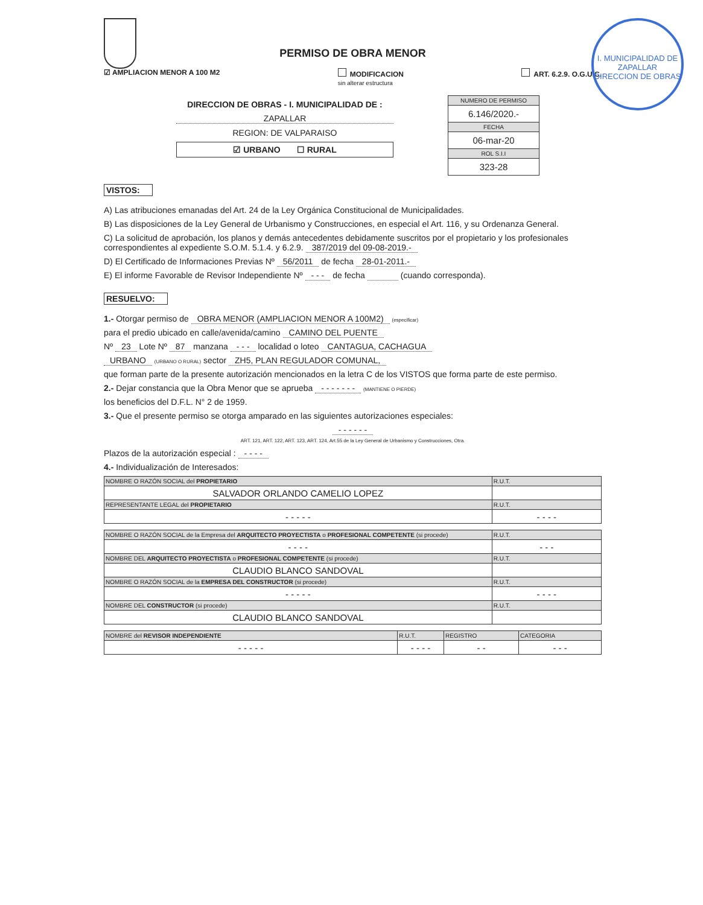I. MUNICIPALIDAD DE ZAPALLAR
DIRECCION DE OBRAS
PERMISO DE OBRA MENOR
☑ AMPLIACION MENOR A 100 M2 MODIFICACION
sin alterar estructura ART. 6.2.9. O.G.U.C.
DIRECCION DE OBRAS - I. MUNICIPALIDAD DE :
ZAPALLAR
REGION: DE VALPARAISO
☑ URBANO ☐ RURAL
NUMERO DE PERMISO
6.146/2020.-
FECHA
06-mar-20
ROL S.I.I
323-28
VISTOS:
A) Las atribuciones emanadas del Art. 24 de la Ley Orgánica Constitucional de Municipalidades.
B) Las disposiciones de la Ley General de Urbanismo y Construcciones, en especial el Art. 116, y su Ordenanza General.
C) La solicitud de aprobación, los planos y demás antecedentes debidamente suscritos por el propietario y los profesionales correspondientes al expediente S.O.M. 5.1.4. y 6.2.9. 387/2019 del 09-08-2019.-
D) El Certificado de Informaciones Previas Nº 56/2011 de fecha 28-01-2011.-
E) El informe Favorable de Revisor Independiente Nº - - - de fecha (cuando corresponda).
RESUELVO:
1.- Otorgar permiso de OBRA MENOR (AMPLIACION MENOR A 100M2) (especificar)
para el predio ubicado en calle/avenida/camino CAMINO DEL PUENTE
Nº 23 Lote Nº 87 manzana - - - localidad o loteo CANTAGUA, CACHAGUA
URBANO (URBANO O RURAL) sector ZH5, PLAN REGULADOR COMUNAL,
que forman parte de la presente autorización mencionados en la letra C de los VISTOS que forma parte de este permiso.
2.- Dejar constancia que la Obra Menor que se aprueba - - - - - - - (MANTIENE O PIERDE)
los beneficios del D.F.L. N° 2 de 1959.
3.- Que el presente permiso se otorga amparado en las siguientes autorizaciones especiales:
- - - - - -
ART. 121, ART. 122, ART. 123, ART. 124, Art.55 de la Ley General de Urbanismo y Construcciones, Otra.
Plazos de la autorización especial : - - - -
4.- Individualización de Interesados:
| NOMBRE O RAZÓN SOCIAL del PROPIETARIO | R.U.T. |
| --- | --- |
| SALVADOR ORLANDO CAMELIO LOPEZ | |
| REPRESENTANTE LEGAL del PROPIETARIO | R.U.T. |
| - - - - - | - - - - |
| NOMBRE O RAZÓN SOCIAL de la Empresa del ARQUITECTO PROYECTISTA o PROFESIONAL COMPETENTE (si procede) | R.U.T. |
| --- | --- |
| - - - - | - - - |
| NOMBRE DEL ARQUITECTO PROYECTISTA o PROFESIONAL COMPETENTE (si procede) | R.U.T. |
| CLAUDIO BLANCO SANDOVAL | |
| NOMBRE O RAZÓN SOCIAL de la EMPRESA DEL CONSTRUCTOR (si procede) | R.U.T. |
| - - - - - | - - - - |
| NOMBRE DEL CONSTRUCTOR (si procede) | R.U.T. |
| CLAUDIO BLANCO SANDOVAL | |
| NOMBRE del REVISOR INDEPENDIENTE | R.U.T. | REGISTRO | CATEGORIA |
| --- | --- | --- | --- |
| - - - - - | - - - - | - - | - - - |